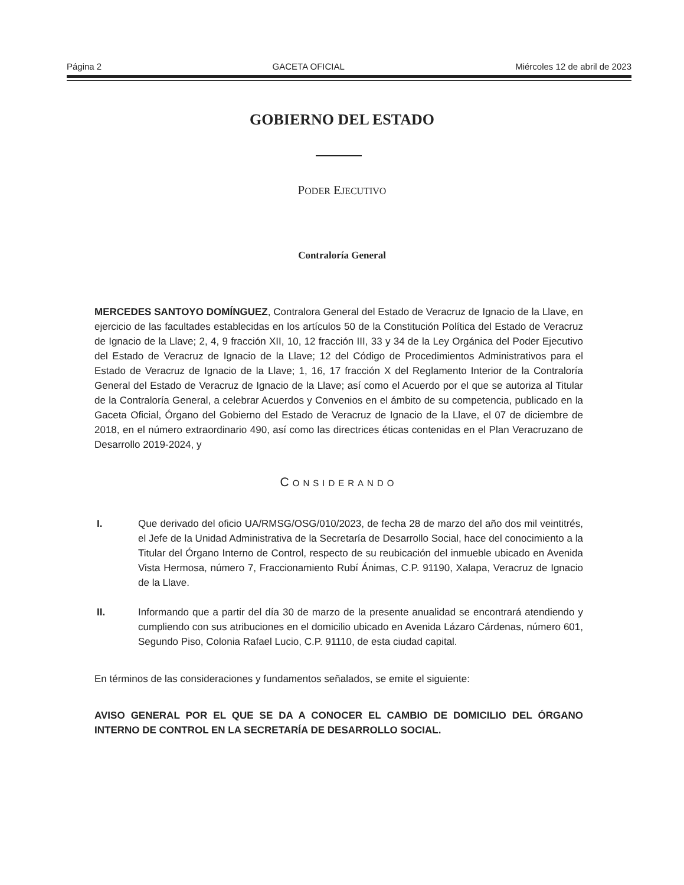Página 2 GACETA OFICIAL Miércoles 12 de abril de 2023
GOBIERNO DEL ESTADO
PODER EJECUTIVO
Contraloría General
MERCEDES SANTOYO DOMÍNGUEZ, Contralora General del Estado de Veracruz de Ignacio de la Llave, en ejercicio de las facultades establecidas en los artículos 50 de la Constitución Política del Estado de Veracruz de Ignacio de la Llave; 2, 4, 9 fracción XII, 10, 12 fracción III, 33 y 34 de la Ley Orgánica del Poder Ejecutivo del Estado de Veracruz de Ignacio de la Llave; 12 del Código de Procedimientos Administrativos para el Estado de Veracruz de Ignacio de la Llave; 1, 16, 17 fracción X del Reglamento Interior de la Contraloría General del Estado de Veracruz de Ignacio de la Llave; así como el Acuerdo por el que se autoriza al Titular de la Contraloría General, a celebrar Acuerdos y Convenios en el ámbito de su competencia, publicado en la Gaceta Oficial, Órgano del Gobierno del Estado de Veracruz de Ignacio de la Llave, el 07 de diciembre de 2018, en el número extraordinario 490, así como las directrices éticas contenidas en el Plan Veracruzano de Desarrollo 2019-2024, y
CONSIDERANDO
I. Que derivado del oficio UA/RMSG/OSG/010/2023, de fecha 28 de marzo del año dos mil veintitrés, el Jefe de la Unidad Administrativa de la Secretaría de Desarrollo Social, hace del conocimiento a la Titular del Órgano Interno de Control, respecto de su reubicación del inmueble ubicado en Avenida Vista Hermosa, número 7, Fraccionamiento Rubí Ánimas, C.P. 91190, Xalapa, Veracruz de Ignacio de la Llave.
II. Informando que a partir del día 30 de marzo de la presente anualidad se encontrará atendiendo y cumpliendo con sus atribuciones en el domicilio ubicado en Avenida Lázaro Cárdenas, número 601, Segundo Piso, Colonia Rafael Lucio, C.P. 91110, de esta ciudad capital.
En términos de las consideraciones y fundamentos señalados, se emite el siguiente:
AVISO GENERAL POR EL QUE SE DA A CONOCER EL CAMBIO DE DOMICILIO DEL ÓRGANO INTERNO DE CONTROL EN LA SECRETARÍA DE DESARROLLO SOCIAL.